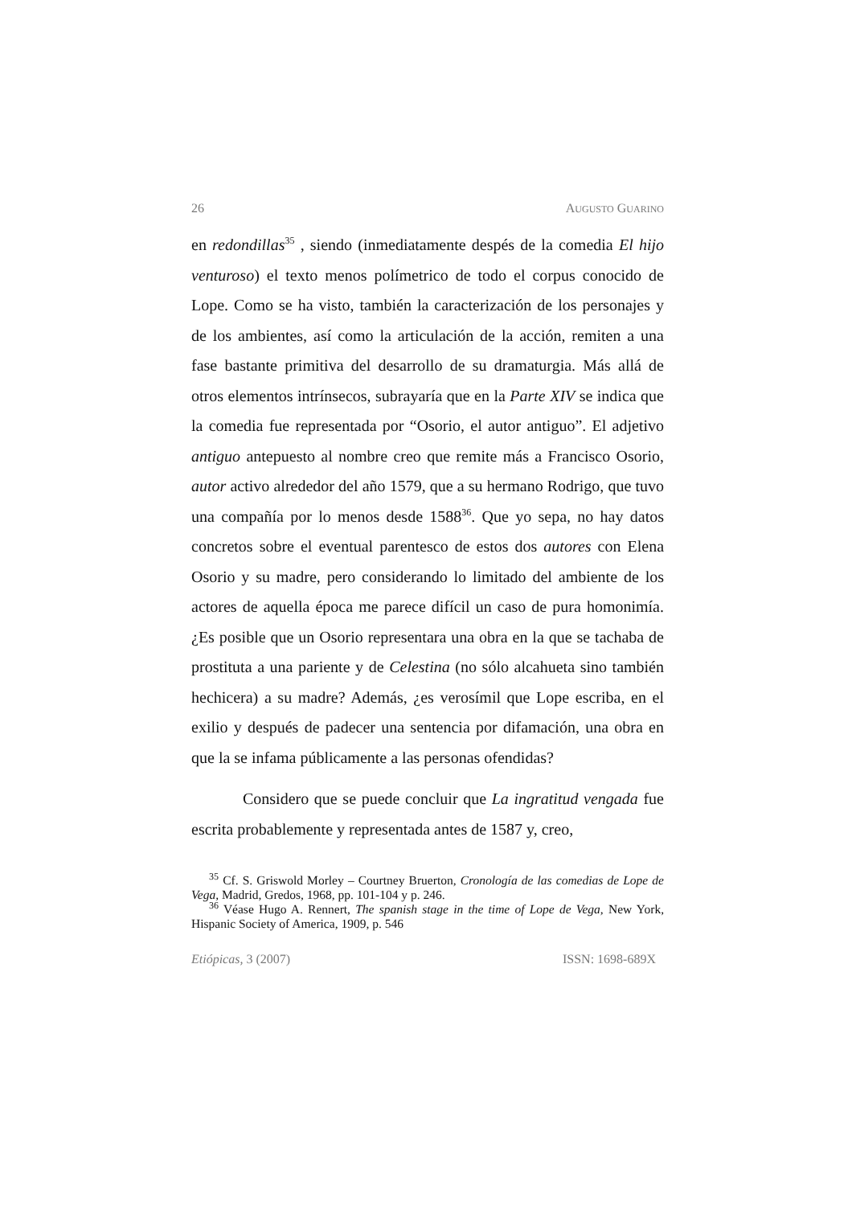26 AUGUSTO GUARINO
en redondillas<sup>35</sup> , siendo (inmediatamente despés de la comedia El hijo venturoso) el texto menos polímetrico de todo el corpus conocido de Lope. Como se ha visto, también la caracterización de los personajes y de los ambientes, así como la articulación de la acción, remiten a una fase bastante primitiva del desarrollo de su dramaturgia. Más allá de otros elementos intrínsecos, subrayaría que en la Parte XIV se indica que la comedia fue representada por “Osorio, el autor antiguo”. El adjetivo antiguo antepuesto al nombre creo que remite más a Francisco Osorio, autor activo alrededor del año 1579, que a su hermano Rodrigo, que tuvo una compañía por lo menos desde 1588<sup>36</sup>. Que yo sepa, no hay datos concretos sobre el eventual parentesco de estos dos autores con Elena Osorio y su madre, pero considerando lo limitado del ambiente de los actores de aquella época me parece difícil un caso de pura homonimía. ¿Es posible que un Osorio representara una obra en la que se tachaba de prostituta a una pariente y de Celestina (no sólo alcahueta sino también hechicera) a su madre? Además, ¿es verosímil que Lope escriba, en el exilio y después de padecer una sentencia por difamación, una obra en que la se infama públicamente a las personas ofendidas?
Considero que se puede concluir que La ingratitud vengada fue escrita probablemente y representada antes de 1587 y, creo,
<sup>35</sup> Cf. S. Griswold Morley – Courtney Bruerton, Cronología de las comedias de Lope de Vega, Madrid, Gredos, 1968, pp. 101-104 y p. 246.
<sup>36</sup> Véase Hugo A. Rennert, The spanish stage in the time of Lope de Vega, New York, Hispanic Society of America, 1909, p. 546
Etiópicas, 3 (2007) ISSN: 1698-689X